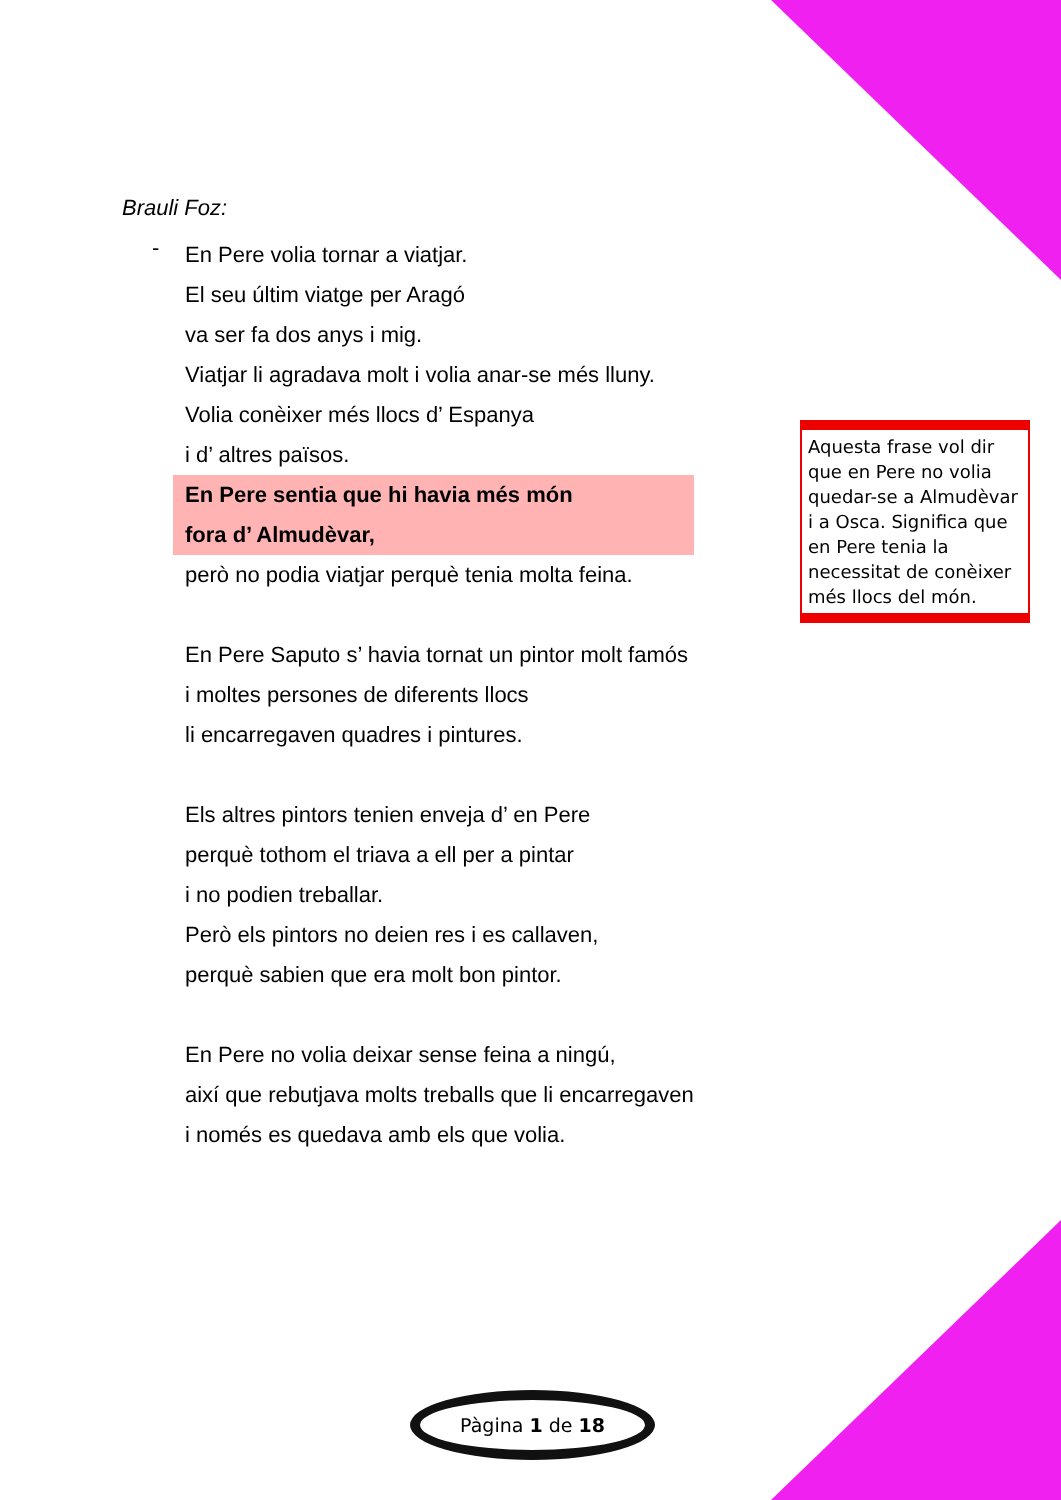Brauli Foz:
-
En Pere volia tornar a viatjar.
El seu últim viatge per Aragó
va ser fa dos anys i mig.
Viatjar li agradava molt i volia anar-se més lluny.
Volia conèixer més llocs d’ Espanya
i d’ altres països.
En Pere sentia que hi havia més món
fora d’ Almudèvar,
però no podia viatjar perquè tenia molta feina.
En Pere Saputo s’ havia tornat un pintor molt famós
i moltes persones de diferents llocs
li encarregaven quadres i pintures.
Els altres pintors tenien enveja d’ en Pere
perquè tothom el triava a ell per a pintar
i no podien treballar.
Però els pintors no deien res i es callaven,
perquè sabien que era molt bon pintor.
En Pere no volia deixar sense feina a ningú,
així que rebutjava molts treballs que li encarregaven
i només es quedava amb els que volia.
Aquesta frase vol dir que en Pere no volia quedar-se a Almudèvar i a Osca. Significa que en Pere tenia la necessitat de conèixer més llocs del món.
Pàgina 1 de 18